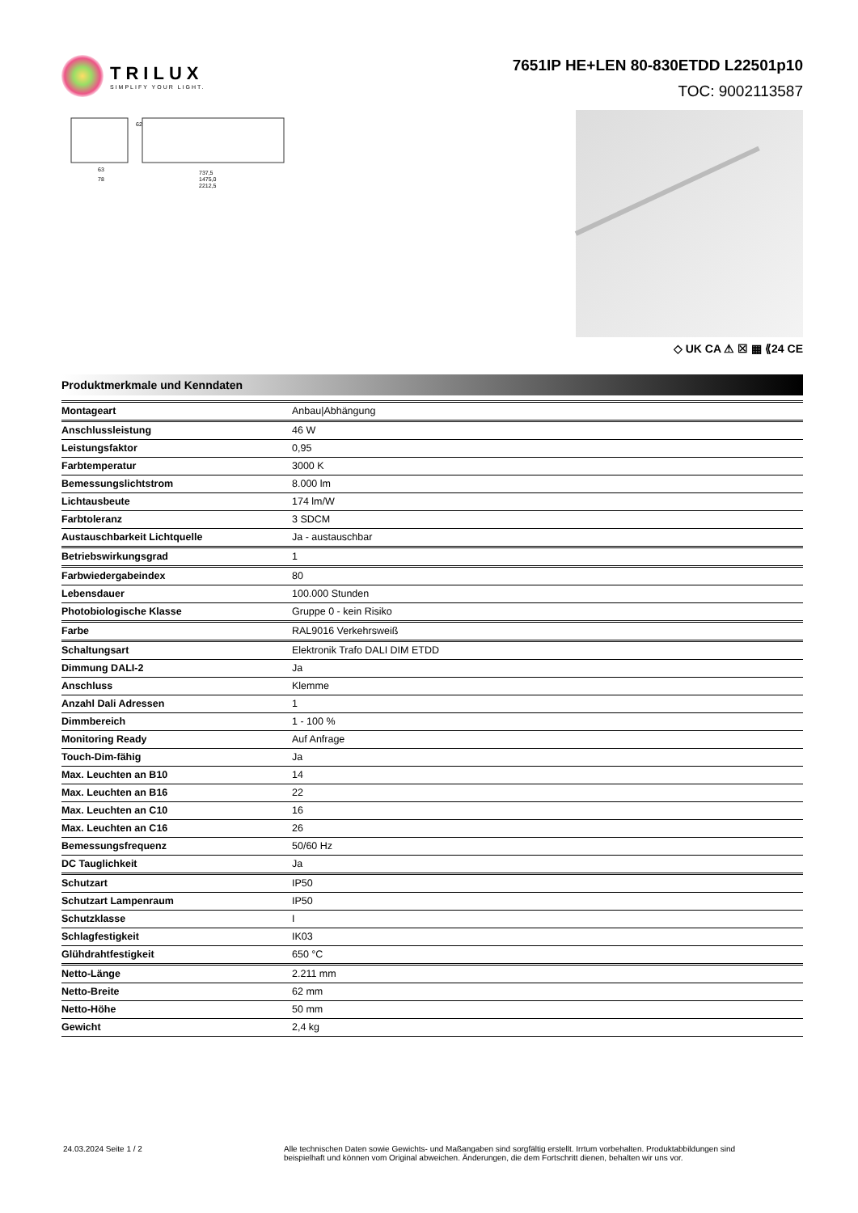TRILUX
SIMPLIFY YOUR LIGHT.
7651IP HE+LEN 80-830ETDD L22501p10
TOC: 9002113587
63
78
62
737,5
1475,0
2212,5
◇ UK CA ⚠ ☒ ▦ ⟪24 CE
Produktmerkmale und Kenndaten
| Montageart | Anbau/Abhängung |
| Anschlussleistung | 46 W |
| Leistungsfaktor | 0,95 |
| Farbtemperatur | 3000 K |
| Bemessungslichtstrom | 8.000 lm |
| Lichtausbeute | 174 lm/W |
| Farbtoleranz | 3 SDCM |
| Austauschbarkeit Lichtquelle | Ja - austauschbar |
| Betriebswirkungsgrad | 1 |
| Farbwiedergabeindex | 80 |
| Lebensdauer | 100.000 Stunden |
| Photobiologische Klasse | Gruppe 0 - kein Risiko |
| Farbe | RAL9016 Verkehrsweiß |
| Schaltungsart | Elektronik Trafo DALI DIM ETDD |
| Dimmung DALI-2 | Ja |
| Anschluss | Klemme |
| Anzahl Dali Adressen | 1 |
| Dimmbereich | 1 - 100 % |
| Monitoring Ready | Auf Anfrage |
| Touch-Dim-fähig | Ja |
| Max. Leuchten an B10 | 14 |
| Max. Leuchten an B16 | 22 |
| Max. Leuchten an C10 | 16 |
| Max. Leuchten an C16 | 26 |
| Bemessungsfrequenz | 50/60 Hz |
| DC Tauglichkeit | Ja |
| Schutzart | IP50 |
| Schutzart Lampenraum | IP50 |
| Schutzklasse | I |
| Schlagfestigkeit | IK03 |
| Glühdrahtfestigkeit | 650 °C |
| Netto-Länge | 2.211 mm |
| Netto-Breite | 62 mm |
| Netto-Höhe | 50 mm |
| Gewicht | 2,4 kg |
24.03.2024 Seite 1 / 2 Alle technischen Daten sowie Gewichts- und Maßangaben sind sorgfältig erstellt. Irrtum vorbehalten. Produktabbildungen sind beispielhaft und können vom Original abweichen. Änderungen, die dem Fortschritt dienen, behalten wir uns vor.